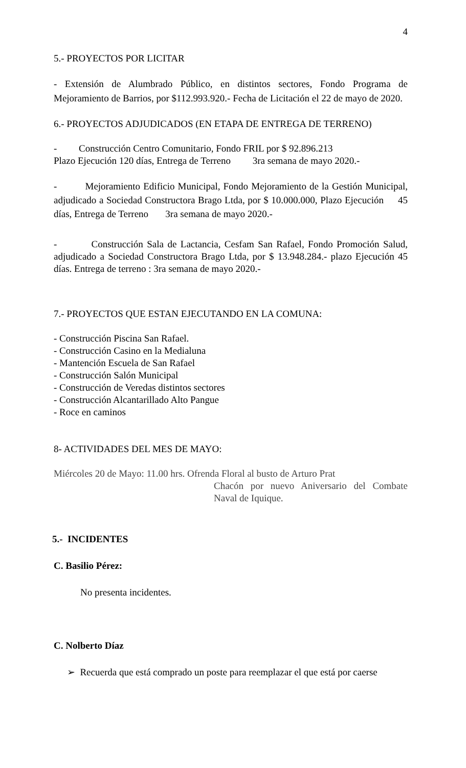4
5.- PROYECTOS POR LICITAR
- Extensión de Alumbrado Público, en distintos sectores, Fondo Programa de Mejoramiento de Barrios, por $112.993.920.- Fecha de Licitación el 22 de mayo de 2020.
6.- PROYECTOS ADJUDICADOS (EN ETAPA DE ENTREGA DE TERRENO)
- Construcción Centro Comunitario, Fondo FRIL por $ 92.896.213
Plazo Ejecución 120 días, Entrega de Terreno 3ra semana de mayo 2020.-
- Mejoramiento Edificio Municipal, Fondo Mejoramiento de la Gestión Municipal, adjudicado a Sociedad Constructora Brago Ltda, por $ 10.000.000, Plazo Ejecución 45 días, Entrega de Terreno 3ra semana de mayo 2020.-
- Construcción Sala de Lactancia, Cesfam San Rafael, Fondo Promoción Salud, adjudicado a Sociedad Constructora Brago Ltda, por $ 13.948.284.- plazo Ejecución 45 días. Entrega de terreno : 3ra semana de mayo 2020.-
7.- PROYECTOS QUE ESTAN EJECUTANDO EN LA COMUNA:
- Construcción Piscina San Rafael.
- Construcción Casino en la Medialuna
- Mantención Escuela de San Rafael
- Construcción Salón Municipal
- Construcción de Veredas distintos sectores
- Construcción Alcantarillado Alto Pangue
- Roce en caminos
8- ACTIVIDADES DEL MES DE MAYO:
Miércoles 20 de Mayo: 11.00 hrs. Ofrenda Floral al busto de Arturo Prat
Chacón por nuevo Aniversario del Combate Naval de Iquique.
5.- INCIDENTES
C. Basilio Pérez:
No presenta incidentes.
C. Nolberto Díaz
➢ Recuerda que está comprado un poste para reemplazar el que está por caerse